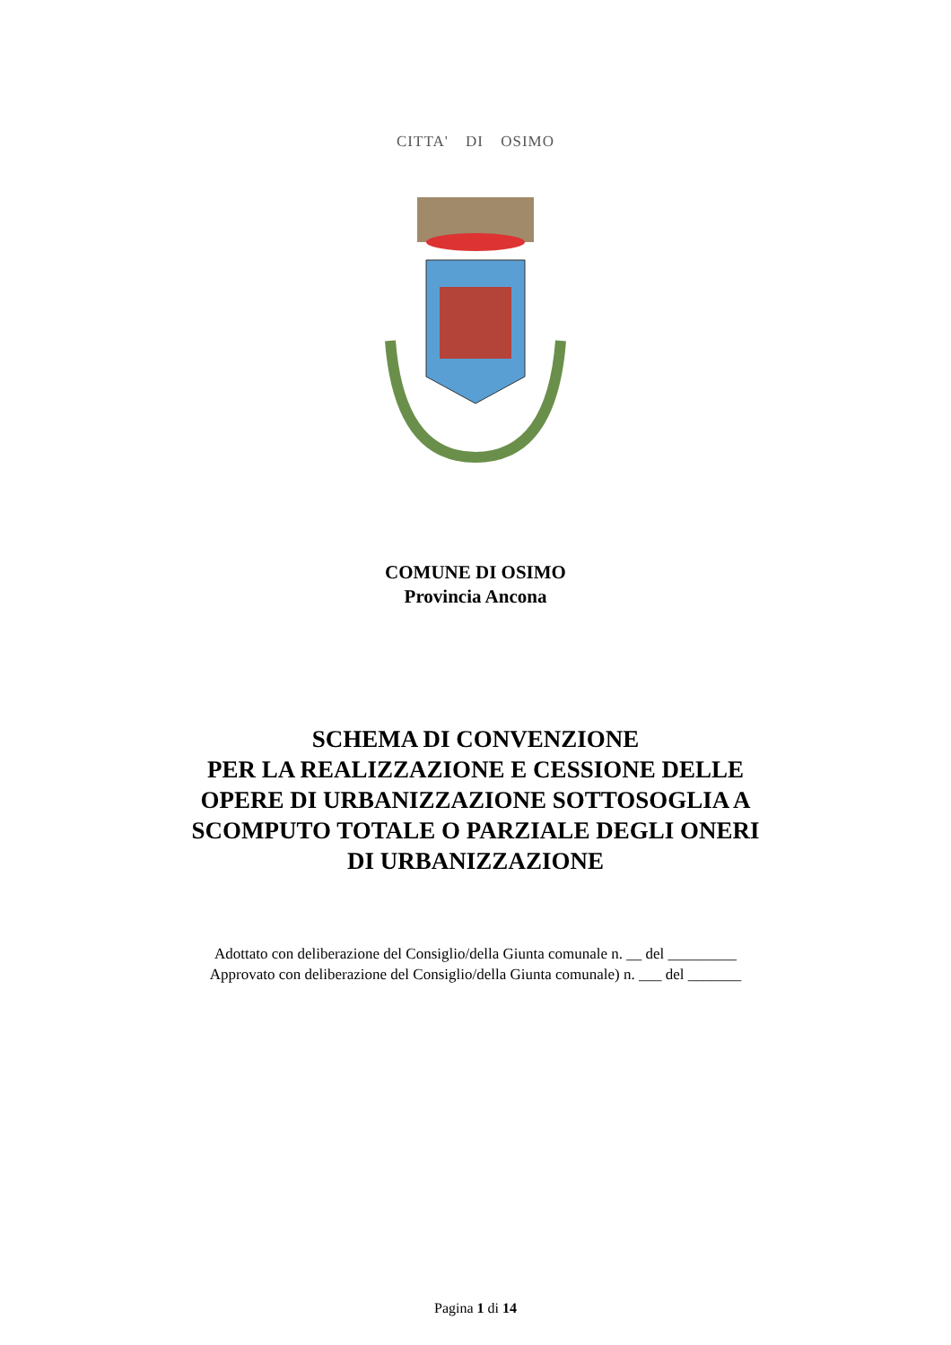CITTA' DI OSIMO
COMUNE DI OSIMO
Provincia Ancona
SCHEMA DI CONVENZIONE
PER LA REALIZZAZIONE E CESSIONE DELLE
OPERE DI URBANIZZAZIONE SOTTOSOGLIA A
SCOMPUTO TOTALE O PARZIALE DEGLI ONERI
DI URBANIZZAZIONE
Adottato con deliberazione del Consiglio/della Giunta comunale n. __ del _________
Approvato con deliberazione del Consiglio/della Giunta comunale) n. ___ del _______
Pagina 1 di 14